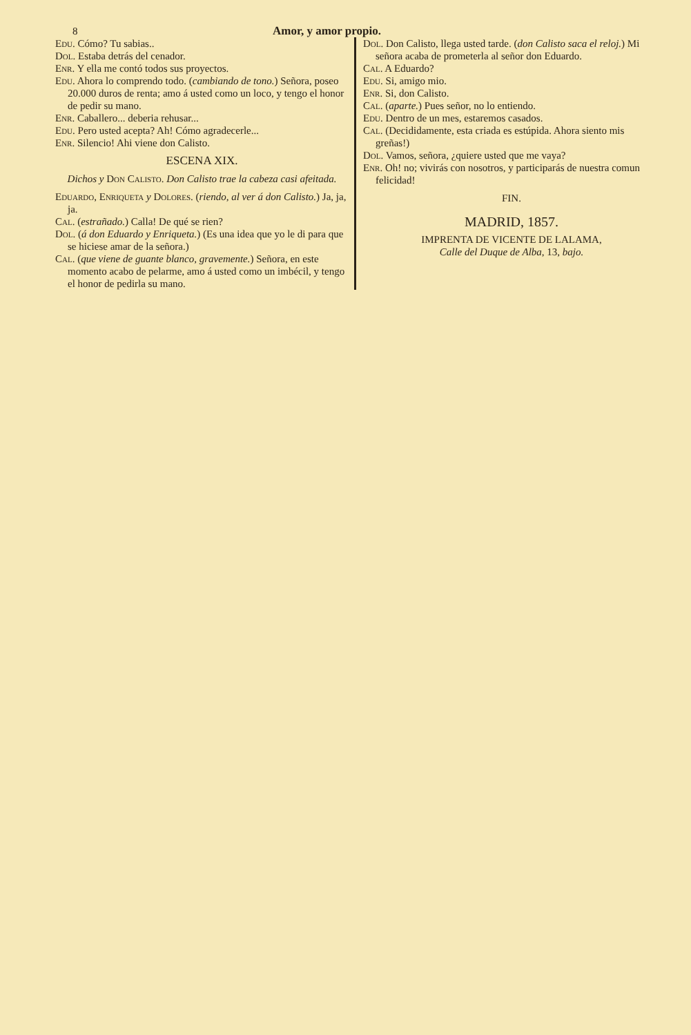8 Amor, y amor propio.
Edu. Cómo? Tu sabias..
Dol. Estaba detrás del cenador.
Enr. Y ella me contó todos sus proyectos.
Edu. Ahora lo comprendo todo. (cambiando de tono.) Señora, poseo 20.000 duros de renta; amo á usted como un loco, y tengo el honor de pedir su mano.
Enr. Caballero... deberia rehusar...
Edu. Pero usted acepta? Ah! Cómo agradecerle...
Enr. Silencio! Ahi viene don Calisto.
ESCENA XIX.
Dichos y Don Calisto. Don Calisto trae la cabeza casi afeitada.
Eduardo, Enriqueta y Dolores. (riendo, al ver á don Calisto.) Ja, ja, ja.
Cal. (estrañado.) Calla! De qué se rien?
Dol. (á don Eduardo y Enriqueta.) (Es una idea que yo le di para que se hiciese amar de la señora.)
Cal. (que viene de guante blanco, gravemente.) Señora, en este momento acabo de pelarme, amo á usted como un imbécil, y tengo el honor de pedirla su mano.
Dol. Don Calisto, llega usted tarde. (don Calisto saca el reloj.) Mi señora acaba de prometerla al señor don Eduardo.
Cal. A Eduardo?
Edu. Si, amigo mio.
Enr. Si, don Calisto.
Cal. (aparte.) Pues señor, no lo entiendo.
Edu. Dentro de un mes, estaremos casados.
Cal. (Decididamente, esta criada es estúpida. Ahora siento mis greñas!)
Dol. Vamos, señora, ¿quiere usted que me vaya?
Enr. Oh! no; vivirás con nosotros, y participarás de nuestra comun felicidad!
FIN.
MADRID, 1857.
IMPRENTA DE VICENTE DE LALAMA,
Calle del Duque de Alba, 13, bajo.